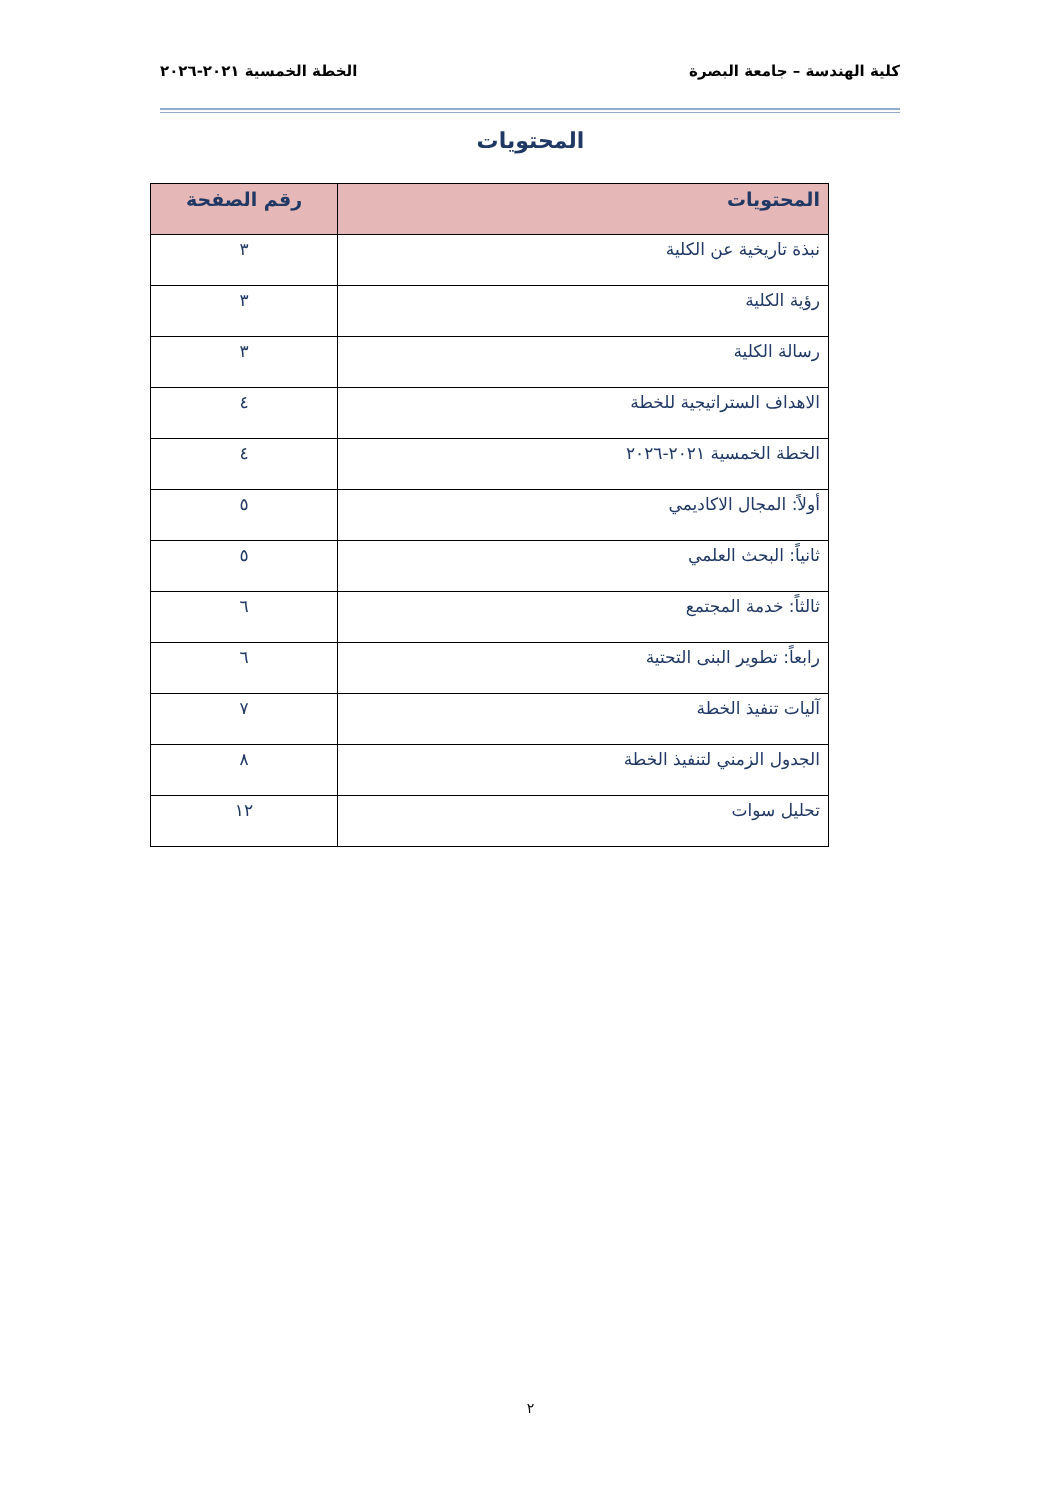كلية الهندسة – جامعة البصرة الخطة الخمسية ٢٠٢١-٢٠٢٦
المحتويات
| المحتويات | رقم الصفحة |
| --- | --- |
| نبذة تاريخية عن الكلية | ٣ |
| رؤية الكلية | ٣ |
| رسالة الكلية | ٣ |
| الاهداف الستراتيجية للخطة | ٤ |
| الخطة الخمسية ٢٠٢١-٢٠٢٦ | ٤ |
| أولاً: المجال الاكاديمي | ٥ |
| ثانياً: البحث العلمي | ٥ |
| ثالثاً: خدمة المجتمع | ٦ |
| رابعاً: تطوير البنى التحتية | ٦ |
| آليات تنفيذ الخطة | ٧ |
| الجدول الزمني لتنفيذ الخطة | ٨ |
| تحليل سوات | ١٢ |
٢